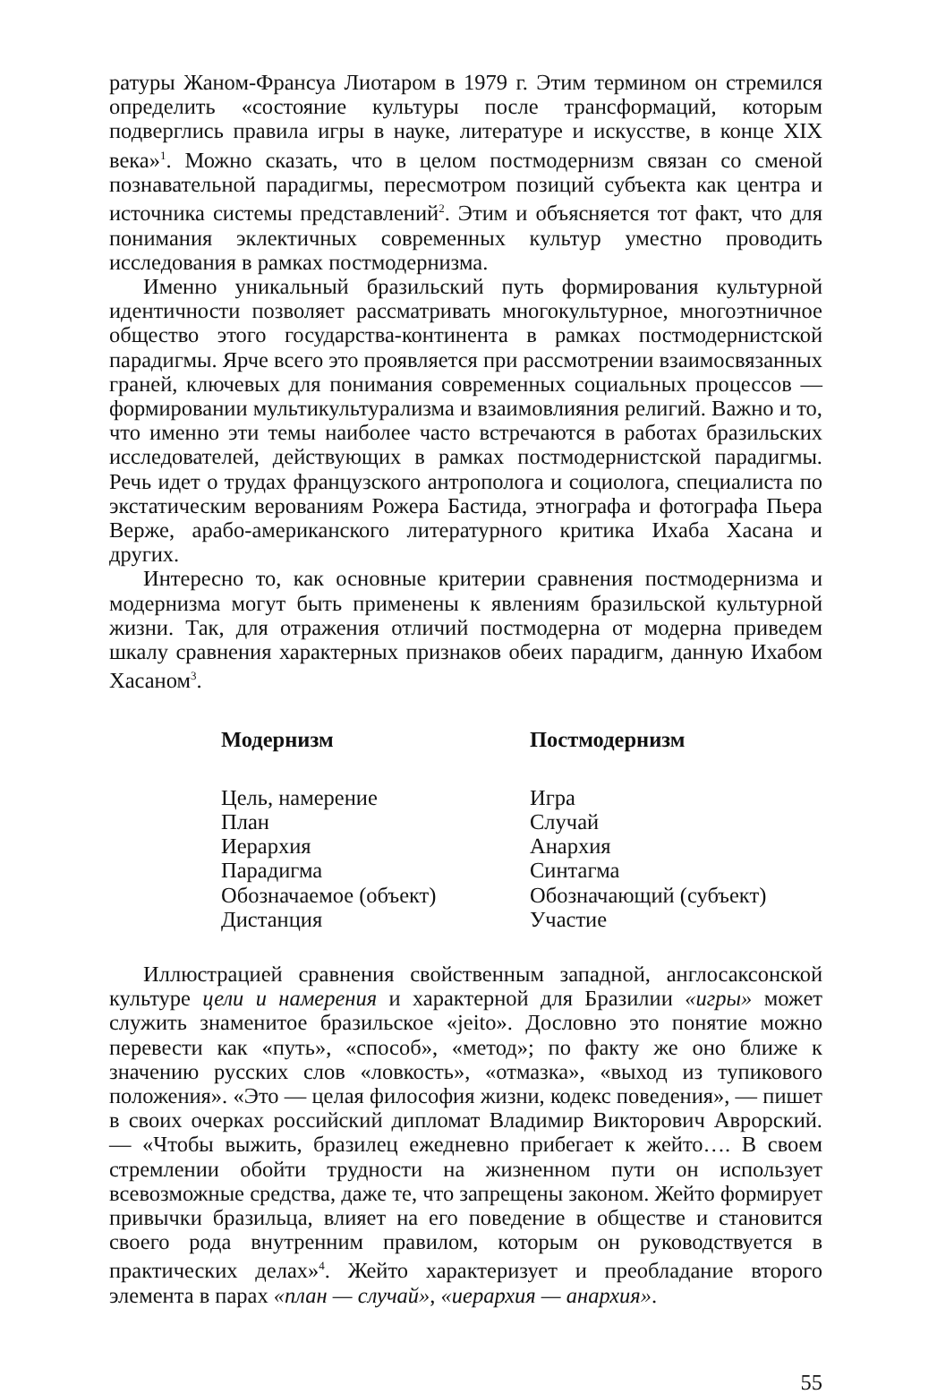ратуры Жаном-Франсуа Лиотаром в 1979 г. Этим термином он стремился определить «состояние культуры после трансформаций, которым подверглись правила игры в науке, литературе и искусстве, в конце XIX века»<sup>1</sup>. Можно сказать, что в целом постмодернизм связан со сменой познавательной парадигмы, пересмотром позиций субъекта как центра и источника системы представлений<sup>2</sup>. Этим и объясняется тот факт, что для понимания эклектичных современных культур уместно проводить исследования в рамках постмодернизма.
Именно уникальный бразильский путь формирования культурной идентичности позволяет рассматривать многокультурное, многоэтничное общество этого государства-континента в рамках постмодернистской парадигмы. Ярче всего это проявляется при рассмотрении взаимосвязанных граней, ключевых для понимания современных социальных процессов — формировании мультикультурализма и взаимовлияния религий. Важно и то, что именно эти темы наиболее часто встречаются в работах бразильских исследователей, действующих в рамках постмодернистской парадигмы. Речь идет о трудах французского антрополога и социолога, специалиста по экстатическим верованиям Рожера Бастида, этнографа и фотографа Пьера Верже, арабо-американского литературного критика Ихаба Хасана и других.
Интересно то, как основные критерии сравнения постмодернизма и модернизма могут быть применены к явлениям бразильской культурной жизни. Так, для отражения отличий постмодерна от модерна приведем шкалу сравнения характерных признаков обеих парадигм, данную Ихабом Хасаном<sup>3</sup>.
| Модернизм | Постмодернизм |
| --- | --- |
| Цель, намерение | Игра |
| План | Случай |
| Иерархия | Анархия |
| Парадигма | Синтагма |
| Обозначаемое (объект) | Обозначающий (субъект) |
| Дистанция | Участие |
Иллюстрацией сравнения свойственным западной, англосаксонской культуре цели и намерения и характерной для Бразилии «игры» может служить знаменитое бразильское «jeito». Дословно это понятие можно перевести как «путь», «способ», «метод»; по факту же оно ближе к значению русских слов «ловкость», «отмазка», «выход из тупикового положения». «Это — целая философия жизни, кодекс поведения», — пишет в своих очерках российский дипломат Владимир Викторович Аврорский. — «Чтобы выжить, бразилец ежедневно прибегает к жейто…. В своем стремлении обойти трудности на жизненном пути он использует всевозможные средства, даже те, что запрещены законом. Жейто формирует привычки бразильца, влияет на его поведение в обществе и становится своего рода внутренним правилом, которым он руководствуется в практических делах»<sup>4</sup>. Жейто характеризует и преобладание второго элемента в парах «план — случай», «иерархия — анархия».
55